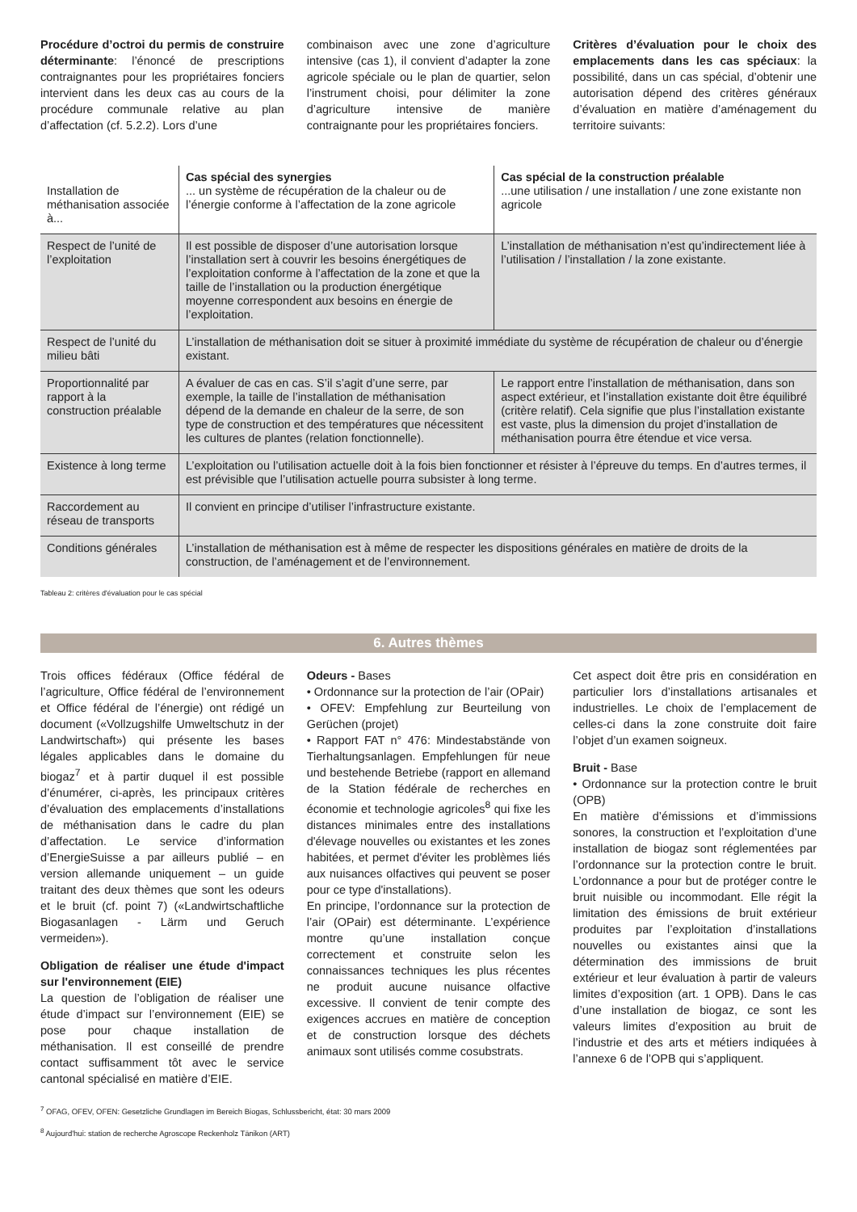Procédure d’octroi du permis de construire déterminante: l’énoncé de prescriptions contraignantes pour les propriétaires fonciers intervient dans les deux cas au cours de la procédure communale relative au plan d’affectation (cf. 5.2.2). Lors d’une
combinaison avec une zone d’agriculture intensive (cas 1), il convient d’adapter la zone agricole spéciale ou le plan de quartier, selon l’instrument choisi, pour délimiter la zone d’agriculture intensive de manière contraignante pour les propriétaires fonciers.
Critères d’évaluation pour le choix des emplacements dans les cas spéciaux: la possibilité, dans un cas spécial, d’obtenir une autorisation dépend des critères généraux d’évaluation en matière d’aménagement du territoire suivants:
| Installation de méthanisation associée à... | Cas spécial des synergies ... un système de récupération de la chaleur ou de l’énergie conforme à l’affectation de la zone agricole | Cas spécial de la construction préalable ...une utilisation / une installation / une zone existante non agricole |
| Respect de l’unité de l’exploitation | Il est possible de disposer d’une autorisation lorsque l’installation sert à couvrir les besoins énergétiques de l’exploitation conforme à l’affectation de la zone et que la taille de l’installation ou la production énergétique moyenne correspondent aux besoins en énergie de l’exploitation. | L’installation de méthanisation n’est qu’indirectement liée à l’utilisation / l’installation / la zone existante. |
| Respect de l’unité du milieu bâti | L’installation de méthanisation doit se situer à proximité immédiate du système de récupération de chaleur ou d’énergie existant. | |
| Proportionnalité par rapport à la construction préalable | A évaluer de cas en cas. S’il s’agit d’une serre, par exemple, la taille de l’installation de méthanisation dépend de la demande en chaleur de la serre, de son type de construction et des températures que nécessitent les cultures de plantes (relation fonctionnelle). | Le rapport entre l’installation de méthanisation, dans son aspect extérieur, et l’installation existante doit être équilibré (critère relatif). Cela signifie que plus l’installation existante est vaste, plus la dimension du projet d’installation de méthanisation pourra être étendue et vice versa. |
| Existence à long terme | L’exploitation ou l’utilisation actuelle doit à la fois bien fonctionner et résister à l’épreuve du temps. En d’autres termes, il est prévisible que l’utilisation actuelle pourra subsister à long terme. | |
| Raccordement au réseau de transports | Il convient en principe d’utiliser l’infrastructure existante. | |
| Conditions générales | L’installation de méthanisation est à même de respecter les dispositions générales en matière de droits de la construction, de l’aménagement et de l’environnement. | |
Tableau 2: critères d'évaluation pour le cas spécial
6. Autres thèmes
Trois offices fédéraux (Office fédéral de l’agriculture, Office fédéral de l’environnement et Office fédéral de l’énergie) ont rédigé un document («Vollzugshilfe Umweltschutz in der Landwirtschaft») qui présente les bases légales applicables dans le domaine du biogaz<sup>7</sup> et à partir duquel il est possible d’énumérer, ci-après, les principaux critères d’évaluation des emplacements d’installations de méthanisation dans le cadre du plan d’affectation. Le service d’information d’EnergieSuisse a par ailleurs publié – en version allemande uniquement – un guide traitant des deux thèmes que sont les odeurs et le bruit (cf. point 7) («Landwirtschaftliche Biogasanlagen - Lärm und Geruch vermeiden»).
Obligation de réaliser une étude d'impact sur l'environnement (EIE)
La question de l’obligation de réaliser une étude d’impact sur l’environnement (EIE) se pose pour chaque installation de méthanisation. Il est conseillé de prendre contact suffisamment tôt avec le service cantonal spécialisé en matière d’EIE.
Odeurs - Bases
• Ordonnance sur la protection de l’air (OPair)
• OFEV: Empfehlung zur Beurteilung von Gerüchen (projet)
• Rapport FAT n° 476: Mindestabstände von Tierhaltungsanlagen. Empfehlungen für neue und bestehende Betriebe (rapport en allemand de la Station fédérale de recherches en économie et technologie agricoles<sup>8</sup> qui fixe les distances minimales entre des installations d'élevage nouvelles ou existantes et les zones habitées, et permet d'éviter les problèmes liés aux nuisances olfactives qui peuvent se poser pour ce type d'installations).
En principe, l’ordonnance sur la protection de l’air (OPair) est déterminante. L’expérience montre qu’une installation conçue correctement et construite selon les connaissances techniques les plus récentes ne produit aucune nuisance olfactive excessive. Il convient de tenir compte des exigences accrues en matière de conception et de construction lorsque des déchets animaux sont utilisés comme cosubstrats.
Cet aspect doit être pris en considération en particulier lors d’installations artisanales et industrielles. Le choix de l’emplacement de celles-ci dans la zone construite doit faire l’objet d’un examen soigneux.
Bruit - Base
• Ordonnance sur la protection contre le bruit (OPB)
En matière d’émissions et d’immissions sonores, la construction et l’exploitation d’une installation de biogaz sont réglementées par l’ordonnance sur la protection contre le bruit. L’ordonnance a pour but de protéger contre le bruit nuisible ou incommodant. Elle régit la limitation des émissions de bruit extérieur produites par l’exploitation d’installations nouvelles ou existantes ainsi que la détermination des immissions de bruit extérieur et leur évaluation à partir de valeurs limites d’exposition (art. 1 OPB). Dans le cas d’une installation de biogaz, ce sont les valeurs limites d’exposition au bruit de l’industrie et des arts et métiers indiquées à l’annexe 6 de l’OPB qui s’appliquent.
<sup>7</sup> OFAG, OFEV, OFEN: Gesetzliche Grundlagen im Bereich Biogas, Schlussbericht, état: 30 mars 2009
<sup>8</sup> Aujourd'hui: station de recherche Agroscope Reckenholz Tänikon (ART)